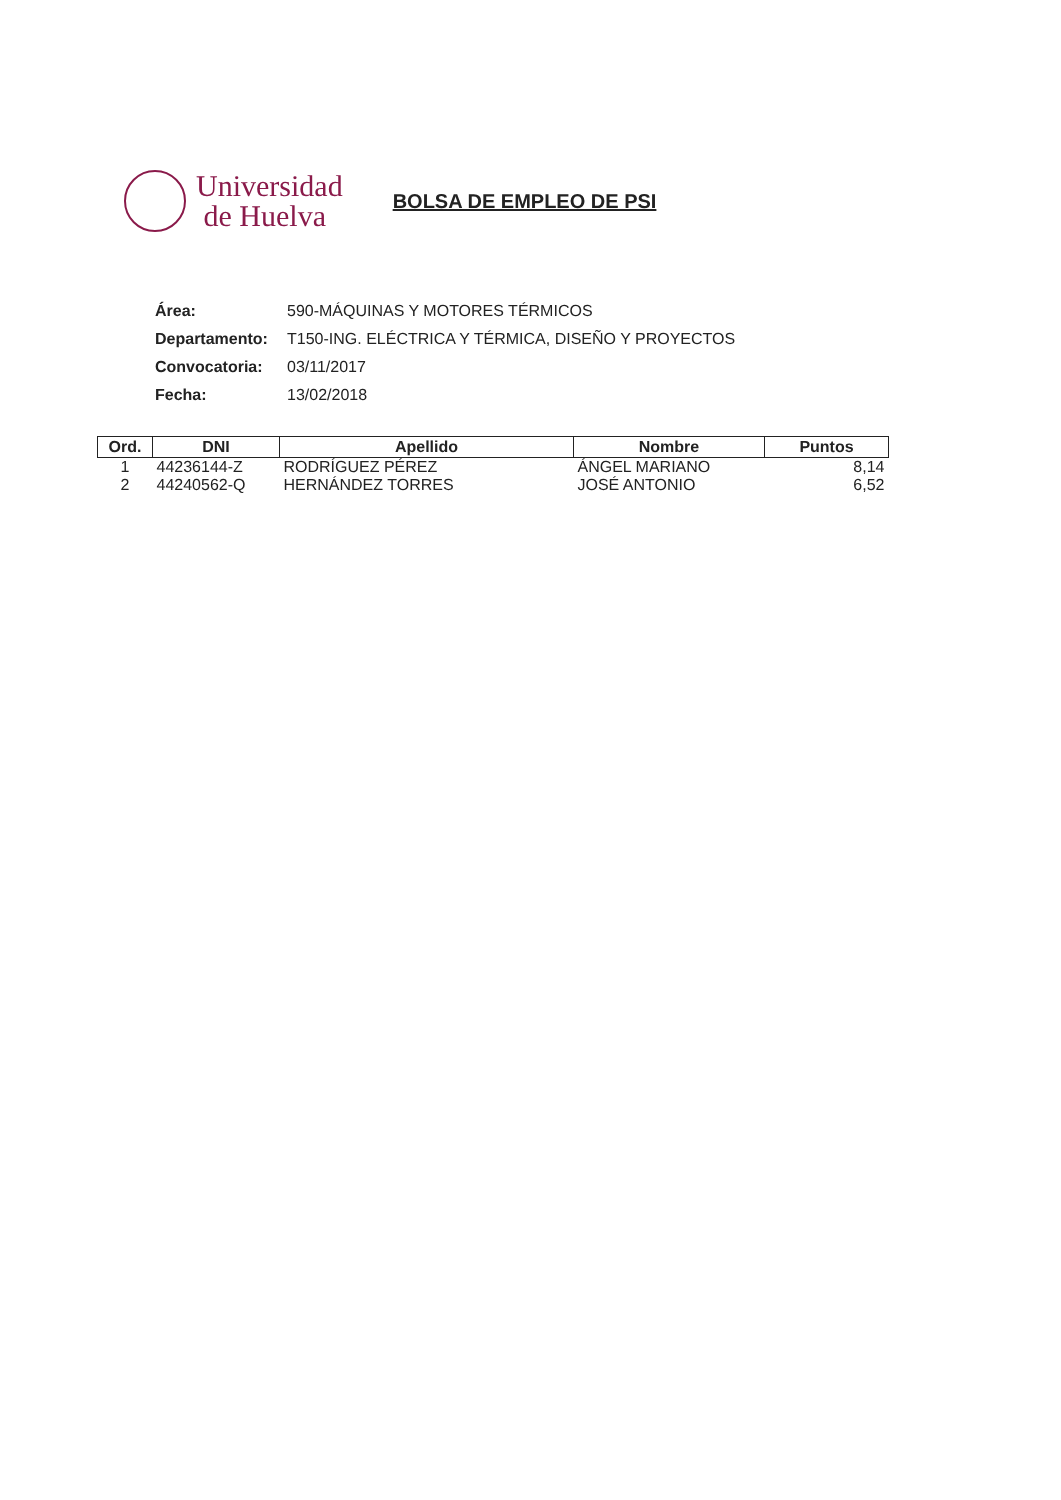Universidad
de Huelva
BOLSA DE EMPLEO DE PSI
Área: 590-MÁQUINAS Y MOTORES TÉRMICOS
Departamento: T150-ING. ELÉCTRICA Y TÉRMICA, DISEÑO Y PROYECTOS
Convocatoria: 03/11/2017
Fecha: 13/02/2018
| Ord. | DNI | Apellido | Nombre | Puntos |
| --- | --- | --- | --- | --- |
| 1 | 44236144-Z | RODRÍGUEZ PÉREZ | ÁNGEL MARIANO | 8,14 |
| 2 | 44240562-Q | HERNÁNDEZ TORRES | JOSÉ ANTONIO | 6,52 |